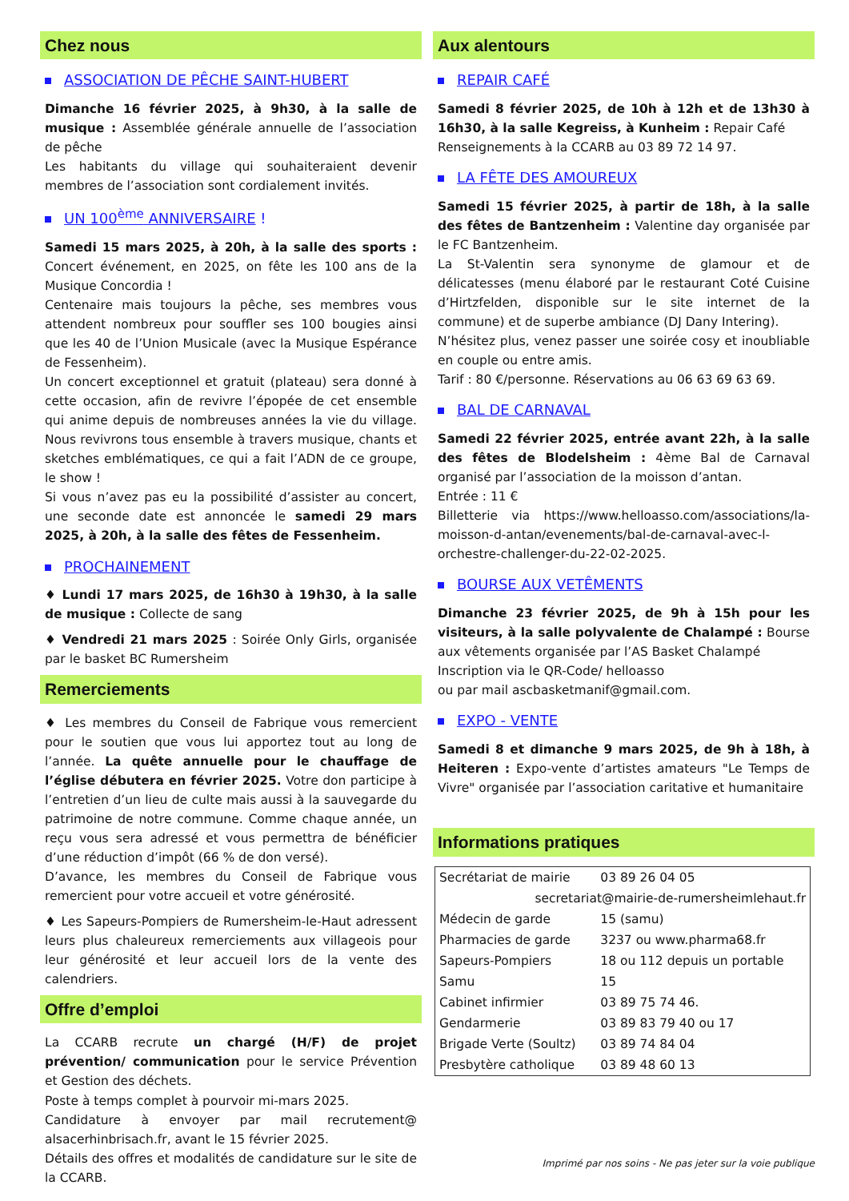Chez nous
ASSOCIATION DE PÊCHE SAINT-HUBERT
Dimanche 16 février 2025, à 9h30, à la salle de musique : Assemblée générale annuelle de l’association de pêche
Les habitants du village qui souhaiteraient devenir membres de l’association sont cordialement invités.
UN 100<sup>ème</sup> ANNIVERSAIRE !
Samedi 15 mars 2025, à 20h, à la salle des sports : Concert événement, en 2025, on fête les 100 ans de la Musique Concordia !
Centenaire mais toujours la pêche, ses membres vous attendent nombreux pour souffler ses 100 bougies ainsi que les 40 de l’Union Musicale (avec la Musique Espérance de Fessenheim).
Un concert exceptionnel et gratuit (plateau) sera donné à cette occasion, afin de revivre l’épopée de cet ensemble qui anime depuis de nombreuses années la vie du village. Nous revivrons tous ensemble à travers musique, chants et sketches emblématiques, ce qui a fait l’ADN de ce groupe, le show !
Si vous n’avez pas eu la possibilité d’assister au concert, une seconde date est annoncée le samedi 29 mars 2025, à 20h, à la salle des fêtes de Fessenheim.
PROCHAINEMENT
♦ Lundi 17 mars 2025, de 16h30 à 19h30, à la salle de musique : Collecte de sang
♦ Vendredi 21 mars 2025 : Soirée Only Girls, organisée par le basket BC Rumersheim
Remerciements
♦ Les membres du Conseil de Fabrique vous remercient pour le soutien que vous lui apportez tout au long de l’année. La quête annuelle pour le chauffage de l’église débutera en février 2025. Votre don participe à l’entretien d’un lieu de culte mais aussi à la sauvegarde du patrimoine de notre commune. Comme chaque année, un reçu vous sera adressé et vous permettra de bénéficier d’une réduction d’impôt (66 % de don versé).
D’avance, les membres du Conseil de Fabrique vous remercient pour votre accueil et votre générosité.
♦ Les Sapeurs-Pompiers de Rumersheim-le-Haut adressent leurs plus chaleureux remerciements aux villageois pour leur générosité et leur accueil lors de la vente des calendriers.
Offre d’emploi
La CCARB recrute un chargé (H/F) de projet prévention/ communication pour le service Prévention et Gestion des déchets.
Poste à temps complet à pourvoir mi-mars 2025.
Candidature à envoyer par mail recrutement@ alsacerhinbrisach.fr, avant le 15 février 2025.
Détails des offres et modalités de candidature sur le site de la CCARB.
Aux alentours
REPAIR CAFÉ
Samedi 8 février 2025, de 10h à 12h et de 13h30 à 16h30, à la salle Kegreiss, à Kunheim : Repair Café
Renseignements à la CCARB au 03 89 72 14 97.
LA FÊTE DES AMOUREUX
Samedi 15 février 2025, à partir de 18h, à la salle des fêtes de Bantzenheim : Valentine day organisée par le FC Bantzenheim.
La St-Valentin sera synonyme de glamour et de délicatesses (menu élaboré par le restaurant Coté Cuisine d’Hirtzfelden, disponible sur le site internet de la commune) et de superbe ambiance (DJ Dany Intering).
N’hésitez plus, venez passer une soirée cosy et inoubliable en couple ou entre amis.
Tarif : 80 €/personne. Réservations au 06 63 69 63 69.
BAL DE CARNAVAL
Samedi 22 février 2025, entrée avant 22h, à la salle des fêtes de Blodelsheim : 4ème Bal de Carnaval organisé par l’association de la moisson d’antan.
Entrée : 11 €
Billetterie via https://www.helloasso.com/associations/la-moisson-d-antan/evenements/bal-de-carnaval-avec-l-orchestre-challenger-du-22-02-2025.
BOURSE AUX VETÊMENTS
Dimanche 23 février 2025, de 9h à 15h pour les visiteurs, à la salle polyvalente de Chalampé : Bourse aux vêtements organisée par l’AS Basket Chalampé
Inscription via le QR-Code/ helloasso
ou par mail ascbasketmanif@gmail.com.
EXPO - VENTE
Samedi 8 et dimanche 9 mars 2025, de 9h à 18h, à Heiteren : Expo-vente d’artistes amateurs "Le Temps de Vivre" organisée par l’association caritative et humanitaire
Informations pratiques
| Secrétariat de mairie | 03 89 26 04 05 |
| secretariat@mairie-de-rumersheimlehaut.fr | |
| Médecin de garde | 15 (samu) |
| Pharmacies de garde | 3237 ou www.pharma68.fr |
| Sapeurs-Pompiers | 18 ou 112 depuis un portable |
| Samu | 15 |
| Cabinet infirmier | 03 89 75 74 46. |
| Gendarmerie | 03 89 83 79 40 ou 17 |
| Brigade Verte (Soultz) | 03 89 74 84 04 |
| Presbytère catholique | 03 89 48 60 13 |
Imprimé par nos soins - Ne pas jeter sur la voie publique